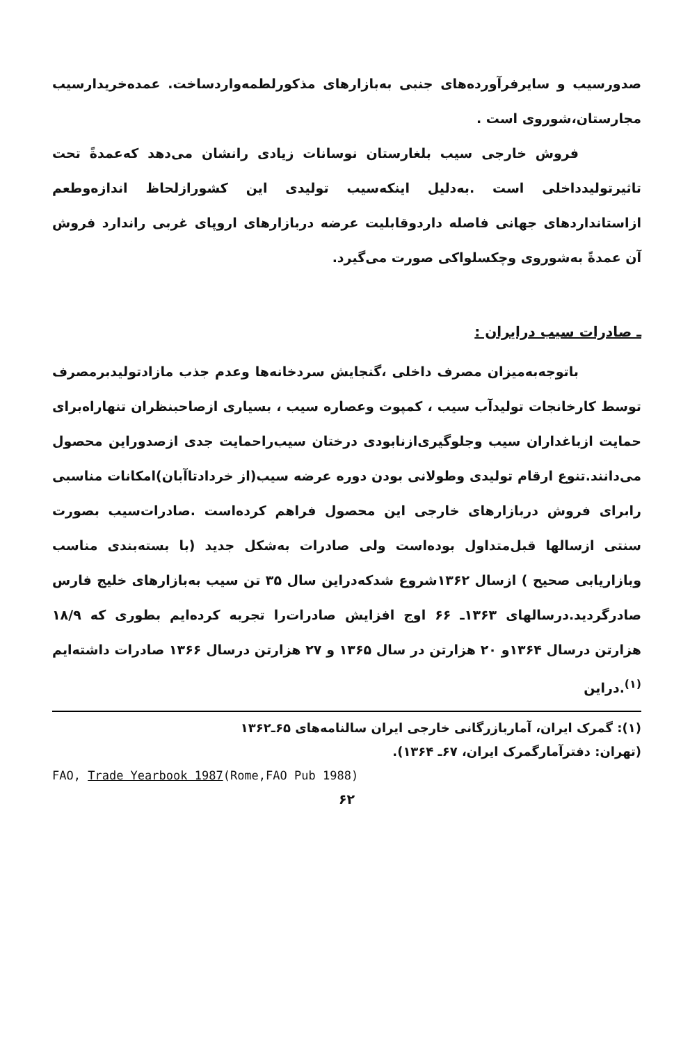صدورسیب و سایرفرآورده‌های جنبی به‌بازارهای مذکورلطمه‌واردساخت. عمده‌خریدارسیب مجارستان،شوروی است .
فروش خارجی سیب بلغارستان نوسانات زیادی رانشان می‌دهد که‌عمدةً تحت تاثیرتولیدداخلی است .به‌دلیل اینکه‌سیب تولیدی این کشورازلحاظ اندازه‌وطعم ازاستانداردهای جهانی فاصله داردوقابلیت عرضه دربازارهای اروپای غربی راندارد فروش آن عمدةً به‌شوروی وچکسلواکی صورت می‌گیرد.
ـ صادرات سیب درایران :
باتوجه‌به‌میزان مصرف داخلی ،گنجایش سردخانه‌ها وعدم جذب مازادتولیدبرمصرف توسط کارخانجات تولیدآب سیب ، کمپوت وعصاره‌ سیب ، بسیاری ازصاحبنظران تنهاراه‌برای حمایت ازباغداران سیب وجلوگیری‌ازنابودی درختان سیب‌راحمایت جدی ازصدوراین محصول می‌دانند.تنوع ارقام تولیدی وطولانی بودن دوره‌ عرضه‌ سیب(از خردادتاآبان)امکانات مناسبی رابرای فروش دربازارهای خارجی این محصول فراهم کرده‌است .صادرات‌سیب بصورت سنتی ازسالها قبل‌متداول بوده‌است ولی صادرات به‌شکل جدید (با بسته‌بندی مناسب وبازاریابی صحیح ) ازسال ۱۳۶۲شروع شدکه‌دراین سال ۳۵ تن سیب به‌بازارهای خلیج فارس صادرگردید.درسالهای ۱۳۶۳‌ـ ۶۶ اوج افزایش صادرات‌را تجربه کرده‌ایم بطوری که ۱۸/۹ هزارتن درسال ۱۳۶۴و ۲۰ هزارتن در سال ۱۳۶۵ و ۲۷ هزارتن درسال ۱۳۶۶ صادرات داشته‌ایم <sup>(۱)</sup>.دراین
(۱): گمرک ایران، آماربازرگانی خارجی ایران سالنامه‌های ۶۵‌ـ۱۳۶۲
(تهران: دفترآمارگمرک ایران، ۶۷‌ـ ۱۳۶۴).
FAO, Trade Yearbook 1987(Rome,FAO Pub 1988)
۶۲